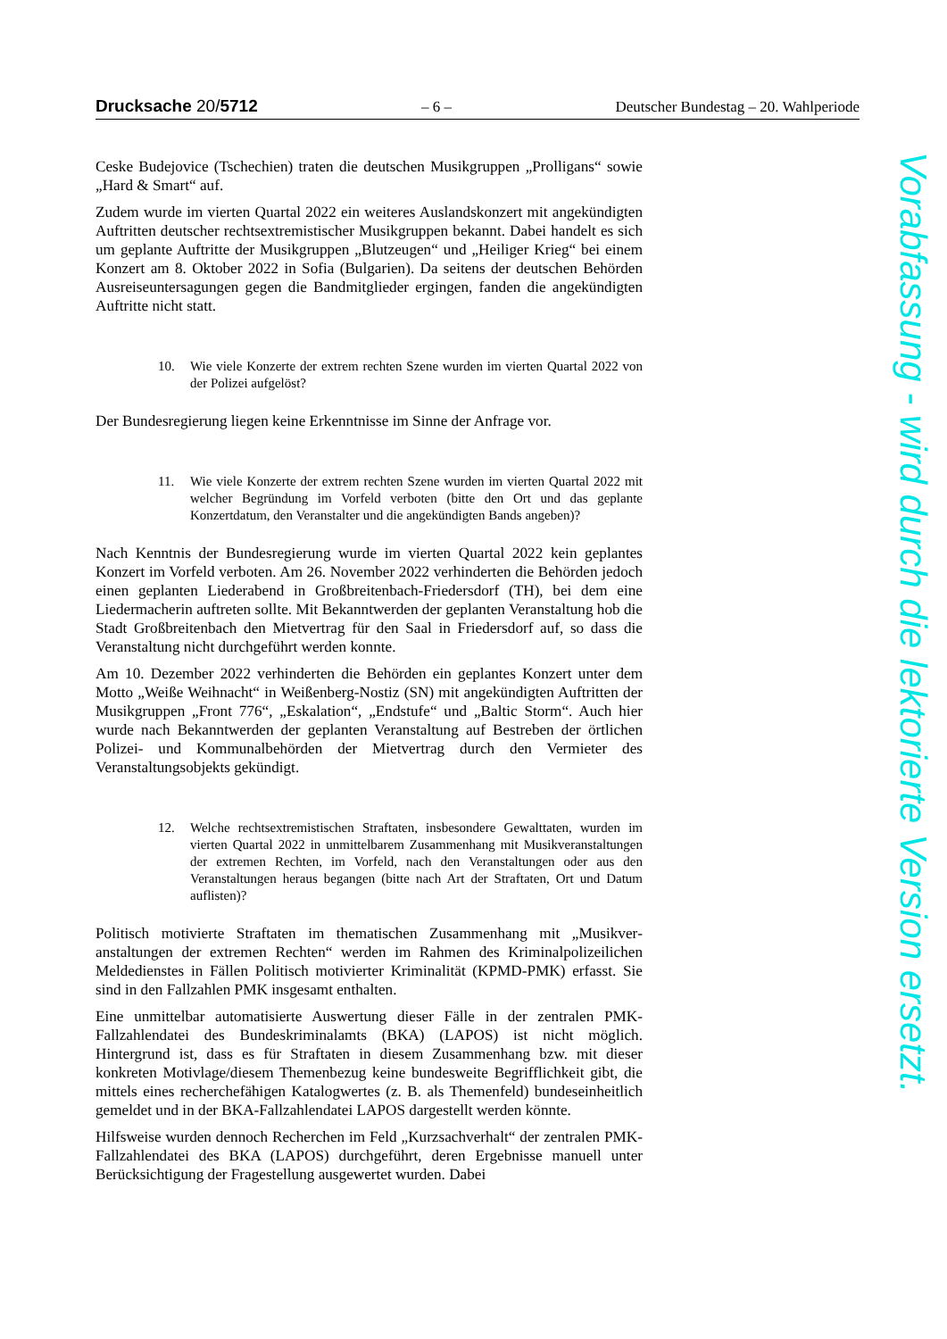Drucksache 20/5712 – 6 – Deutscher Bundestag – 20. Wahlperiode
Ceske Budejovice (Tschechien) traten die deutschen Musikgruppen „Prolli­gans“ sowie „Hard & Smart“ auf.
Zudem wurde im vierten Quartal 2022 ein weiteres Auslandskonzert mit ange­kündigten Auftritten deutscher rechtsextremistischer Musikgruppen bekannt. Dabei handelt es sich um geplante Auftritte der Musikgruppen „Blutzeugen“ und „Heiliger Krieg“ bei einem Konzert am 8. Oktober 2022 in Sofia (Bulgari­en). Da seitens der deutschen Behörden Ausreiseuntersagungen gegen die Bandmitglieder ergingen, fanden die angekündigten Auftritte nicht statt.
10. Wie viele Konzerte der extrem rechten Szene wurden im vierten Quartal 2022 von der Polizei aufgelöst?
Der Bundesregierung liegen keine Erkenntnisse im Sinne der Anfrage vor.
11. Wie viele Konzerte der extrem rechten Szene wurden im vierten Quartal 2022 mit welcher Begründung im Vorfeld verboten (bitte den Ort und das geplante Konzertdatum, den Veranstalter und die angekündigten Bands angeben)?
Nach Kenntnis der Bundesregierung wurde im vierten Quartal 2022 kein ge­plantes Konzert im Vorfeld verboten. Am 26. November 2022 verhinderten die Behörden jedoch einen geplanten Liederabend in Großbreitenbach-Frieders­dorf (TH), bei dem eine Liedermacherin auftreten sollte. Mit Bekanntwerden der geplanten Veranstaltung hob die Stadt Großbreitenbach den Mietvertrag für den Saal in Friedersdorf auf, so dass die Veranstaltung nicht durchgeführt wer­den konnte.
Am 10. Dezember 2022 verhinderten die Behörden ein geplantes Konzert unter dem Motto „Weiße Weihnacht“ in Weißenberg-Nostiz (SN) mit angekündigten Auftritten der Musikgruppen „Front 776“, „Eskalation“, „Endstufe“ und „Bal­tic Storm“. Auch hier wurde nach Bekanntwerden der geplanten Veranstaltung auf Bestreben der örtlichen Polizei- und Kommunalbehörden der Mietvertrag durch den Vermieter des Veranstaltungsobjekts gekündigt.
12. Welche rechtsextremistischen Straftaten, insbesondere Gewalttaten, wur­den im vierten Quartal 2022 in unmittelbarem Zusammenhang mit Mu­sikveranstaltungen der extremen Rechten, im Vorfeld, nach den Veran­staltungen oder aus den Veranstaltungen heraus begangen (bitte nach Art der Straftaten, Ort und Datum auflisten)?
Politisch motivierte Straftaten im thematischen Zusammenhang mit „Musikver­anstaltungen der extremen Rechten“ werden im Rahmen des Kriminalpolizeili­chen Meldedienstes in Fällen Politisch motivierter Kriminalität (KPMD-PMK) erfasst. Sie sind in den Fallzahlen PMK insgesamt enthalten.
Eine unmittelbar automatisierte Auswertung dieser Fälle in der zentralen PMK-Fallzahlendatei des Bundeskriminalamts (BKA) (LAPOS) ist nicht möglich. Hintergrund ist, dass es für Straftaten in diesem Zusammenhang bzw. mit die­ser konkreten Motivlage/diesem Themenbezug keine bundesweite Begrifflich­keit gibt, die mittels eines recherchefähigen Katalogwertes (z. B. als Themen­feld) bundeseinheitlich gemeldet und in der BKA-Fallzahlendatei LAPOS dar­gestellt werden könnte.
Hilfsweise wurden dennoch Recherchen im Feld „Kurzsachverhalt“ der zentra­len PMK-Fallzahlendatei des BKA (LAPOS) durchgeführt, deren Ergebnisse manuell unter Berücksichtigung der Fragestellung ausgewertet wurden. Dabei
Vorabfassung - wird durch die lektorierte Version ersetzt.